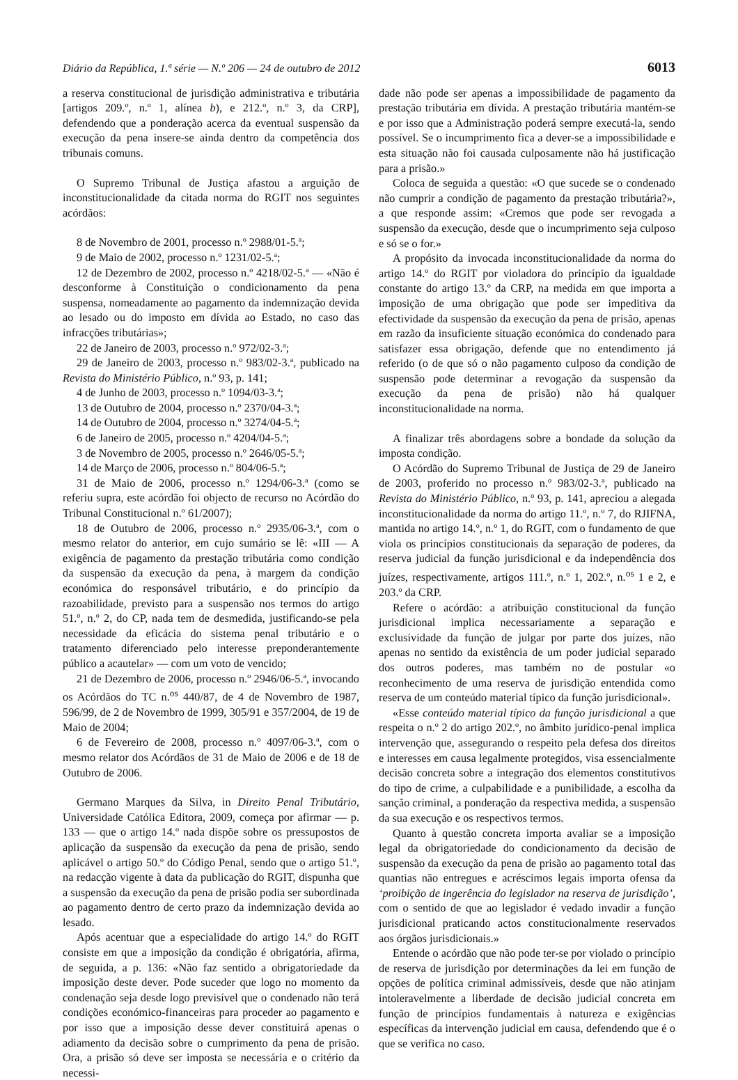Diário da República, 1.ª série — N.º 206 — 24 de outubro de 2012 6013
a reserva constitucional de jurisdição administrativa e tributária [artigos 209.º, n.º 1, alínea b), e 212.º, n.º 3, da CRP], defendendo que a ponderação acerca da eventual suspensão da execução da pena insere-se ainda dentro da competência dos tribunais comuns.
O Supremo Tribunal de Justiça afastou a arguição de inconstitucionalidade da citada norma do RGIT nos seguintes acórdãos:
8 de Novembro de 2001, processo n.º 2988/01-5.ª;
9 de Maio de 2002, processo n.º 1231/02-5.ª;
12 de Dezembro de 2002, processo n.º 4218/02-5.ª — «Não é desconforme à Constituição o condicionamento da pena suspensa, nomeadamente ao pagamento da indemnização devida ao lesado ou do imposto em dívida ao Estado, no caso das infracções tributárias»;
22 de Janeiro de 2003, processo n.º 972/02-3.ª;
29 de Janeiro de 2003, processo n.º 983/02-3.ª, publicado na Revista do Ministério Público, n.º 93, p. 141;
4 de Junho de 2003, processo n.º 1094/03-3.ª;
13 de Outubro de 2004, processo n.º 2370/04-3.ª;
14 de Outubro de 2004, processo n.º 3274/04-5.ª;
6 de Janeiro de 2005, processo n.º 4204/04-5.ª;
3 de Novembro de 2005, processo n.º 2646/05-5.ª;
14 de Março de 2006, processo n.º 804/06-5.ª;
31 de Maio de 2006, processo n.º 1294/06-3.ª (como se referiu supra, este acórdão foi objecto de recurso no Acórdão do Tribunal Constitucional n.º 61/2007);
18 de Outubro de 2006, processo n.º 2935/06-3.ª, com o mesmo relator do anterior, em cujo sumário se lê: «III — A exigência de pagamento da prestação tributária como condição da suspensão da execução da pena, à margem da condição económica do responsável tributário, e do princípio da razoabilidade, previsto para a suspensão nos termos do artigo 51.º, n.º 2, do CP, nada tem de desmedida, justificando-se pela necessidade da eficácia do sistema penal tributário e o tratamento diferenciado pelo interesse preponderantemente público a acautelar» — com um voto de vencido;
21 de Dezembro de 2006, processo n.º 2946/06-5.ª, invocando os Acórdãos do TC n.<sup>os</sup> 440/87, de 4 de Novembro de 1987, 596/99, de 2 de Novembro de 1999, 305/91 e 357/2004, de 19 de Maio de 2004;
6 de Fevereiro de 2008, processo n.º 4097/06-3.ª, com o mesmo relator dos Acórdãos de 31 de Maio de 2006 e de 18 de Outubro de 2006.
Germano Marques da Silva, in Direito Penal Tributário, Universidade Católica Editora, 2009, começa por afirmar — p. 133 — que o artigo 14.º nada dispõe sobre os pressupostos de aplicação da suspensão da execução da pena de prisão, sendo aplicável o artigo 50.º do Código Penal, sendo que o artigo 51.º, na redacção vigente à data da publicação do RGIT, dispunha que a suspensão da execução da pena de prisão podia ser subordinada ao pagamento dentro de certo prazo da indemnização devida ao lesado.
Após acentuar que a especialidade do artigo 14.º do RGIT consiste em que a imposição da condição é obrigatória, afirma, de seguida, a p. 136: «Não faz sentido a obrigatoriedade da imposição deste dever. Pode suceder que logo no momento da condenação seja desde logo previsível que o condenado não terá condições económico-financeiras para proceder ao pagamento e por isso que a imposição desse dever constituirá apenas o adiamento da decisão sobre o cumprimento da pena de prisão. Ora, a prisão só deve ser imposta se necessária e o critério da necessi-
dade não pode ser apenas a impossibilidade de pagamento da prestação tributária em dívida. A prestação tributária mantém-se e por isso que a Administração poderá sempre executá-la, sendo possível. Se o incumprimento fica a dever-se a impossibilidade e esta situação não foi causada culposamente não há justificação para a prisão.»
Coloca de seguida a questão: «O que sucede se o condenado não cumprir a condição de pagamento da prestação tributária?», a que responde assim: «Cremos que pode ser revogada a suspensão da execução, desde que o incumprimento seja culposo e só se o for.»
A propósito da invocada inconstitucionalidade da norma do artigo 14.º do RGIT por violadora do princípio da igualdade constante do artigo 13.º da CRP, na medida em que importa a imposição de uma obrigação que pode ser impeditiva da efectividade da suspensão da execução da pena de prisão, apenas em razão da insuficiente situação económica do condenado para satisfazer essa obrigação, defende que no entendimento já referido (o de que só o não pagamento culposo da condição de suspensão pode determinar a revogação da suspensão da execução da pena de prisão) não há qualquer inconstitucionalidade na norma.
A finalizar três abordagens sobre a bondade da solução da imposta condição.
O Acórdão do Supremo Tribunal de Justiça de 29 de Janeiro de 2003, proferido no processo n.º 983/02-3.ª, publicado na Revista do Ministério Público, n.º 93, p. 141, apreciou a alegada inconstitucionalidade da norma do artigo 11.º, n.º 7, do RJIFNA, mantida no artigo 14.º, n.º 1, do RGIT, com o fundamento de que viola os princípios constitucionais da separação de poderes, da reserva judicial da função jurisdicional e da independência dos juízes, respectivamente, artigos 111.º, n.º 1, 202.º, n.<sup>os</sup> 1 e 2, e 203.º da CRP.
Refere o acórdão: a atribuição constitucional da função jurisdicional implica necessariamente a separação e exclusividade da função de julgar por parte dos juízes, não apenas no sentido da existência de um poder judicial separado dos outros poderes, mas também no de postular «o reconhecimento de uma reserva de jurisdição entendida como reserva de um conteúdo material típico da função jurisdicional».
«Esse conteúdo material típico da função jurisdicional a que respeita o n.º 2 do artigo 202.º, no âmbito jurídico-penal implica intervenção que, assegurando o respeito pela defesa dos direitos e interesses em causa legalmente protegidos, visa essencialmente decisão concreta sobre a integração dos elementos constitutivos do tipo de crime, a culpabilidade e a punibilidade, a escolha da sanção criminal, a ponderação da respectiva medida, a suspensão da sua execução e os respectivos termos.
Quanto à questão concreta importa avaliar se a imposição legal da obrigatoriedade do condicionamento da decisão de suspensão da execução da pena de prisão ao pagamento total das quantias não entregues e acréscimos legais importa ofensa da ‘proibição de ingerência do legislador na reserva de jurisdição’, com o sentido de que ao legislador é vedado invadir a função jurisdicional praticando actos constitucionalmente reservados aos órgãos jurisdicionais.»
Entende o acórdão que não pode ter-se por violado o princípio de reserva de jurisdição por determinações da lei em função de opções de política criminal admissíveis, desde que não atinjam intoleravelmente a liberdade de decisão judicial concreta em função de princípios fundamentais à natureza e exigências específicas da intervenção judicial em causa, defendendo que é o que se verifica no caso.